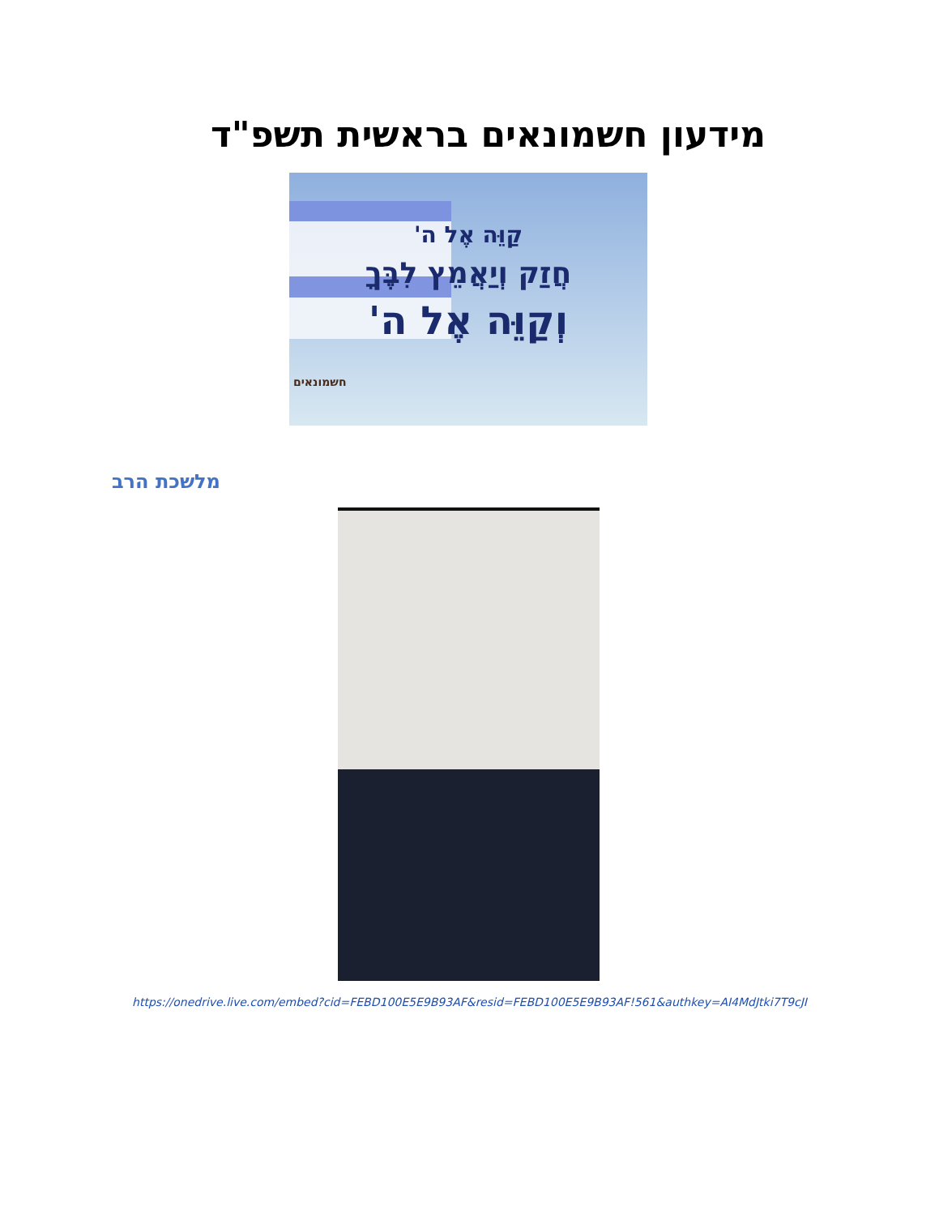מידעון חשמונאים בראשית תשפ"ד
קַוֵּה אֶל ה'
חֲזַק וְיַאֲמֵץ לִבֶּךָ
וְקַוֵּה אֶל ה'
חשמונאים
מלשכת הרב
https://onedrive.live.com/embed?cid=FEBD100E5E9B93AF&resid=FEBD100E5E9B93AF!561&authkey=AI4MdJtki7T9cJI